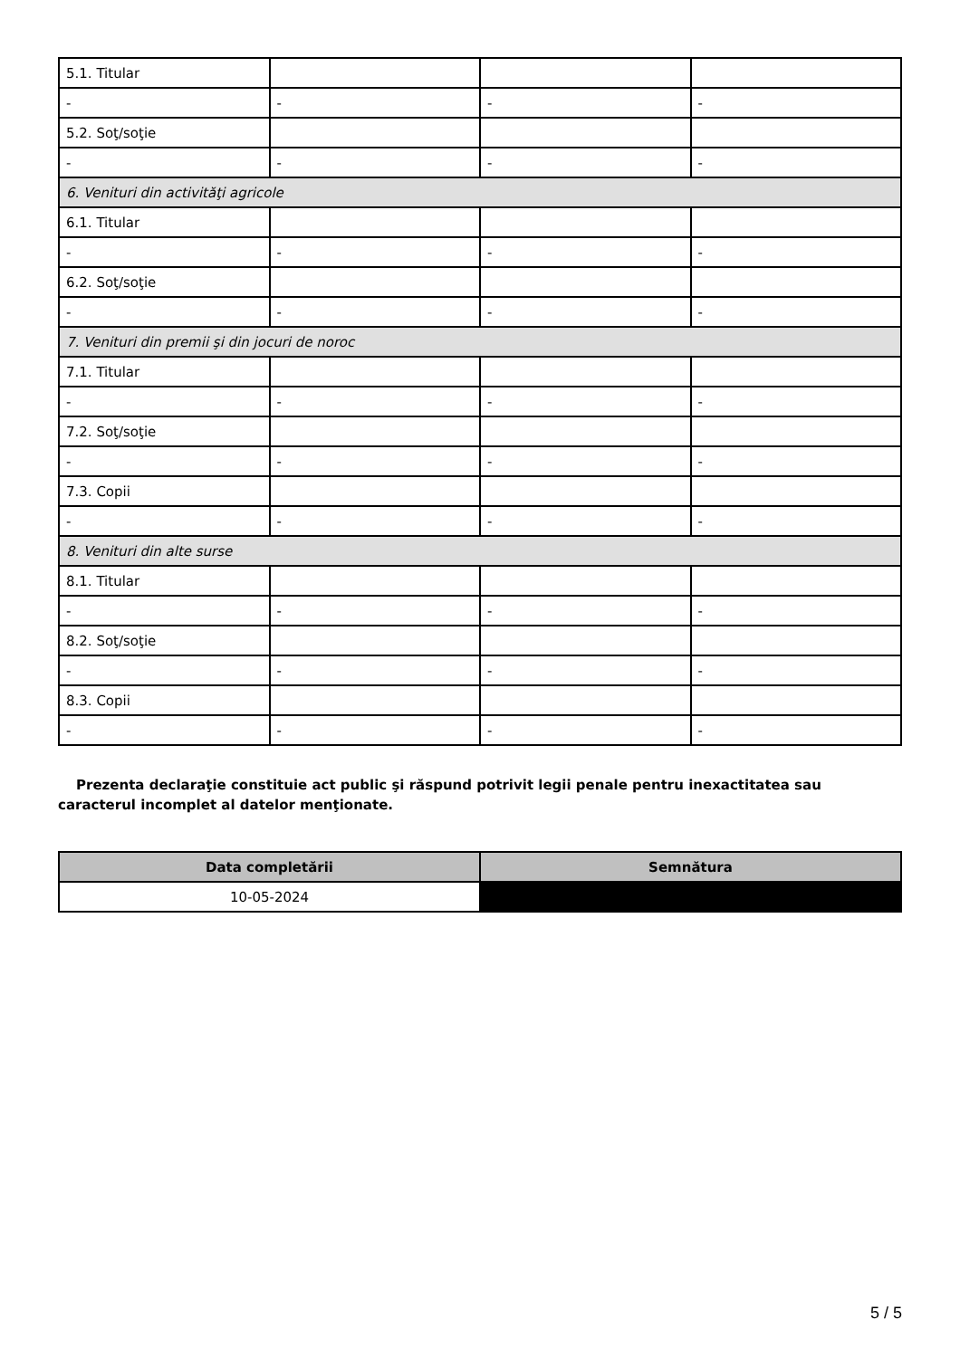| 5.1. Titular | | | |
| - | - | - | - |
| 5.2. Soţ/soţie | | | |
| - | - | - | - |
| 6. Venituri din activităţi agricole | | | |
| 6.1. Titular | | | |
| - | - | - | - |
| 6.2. Soţ/soţie | | | |
| - | - | - | - |
| 7. Venituri din premii şi din jocuri de noroc | | | |
| 7.1. Titular | | | |
| - | - | - | - |
| 7.2. Soţ/soţie | | | |
| - | - | - | - |
| 7.3. Copii | | | |
| - | - | - | - |
| 8. Venituri din alte surse | | | |
| 8.1. Titular | | | |
| - | - | - | - |
| 8.2. Soţ/soţie | | | |
| - | - | - | - |
| 8.3. Copii | | | |
| - | - | - | - |
Prezenta declaraţie constituie act public şi răspund potrivit legii penale pentru inexactitatea sau caracterul incomplet al datelor menţionate.
| Data completării | Semnătura |
| --- | --- |
| 10-05-2024 | |
5 / 5